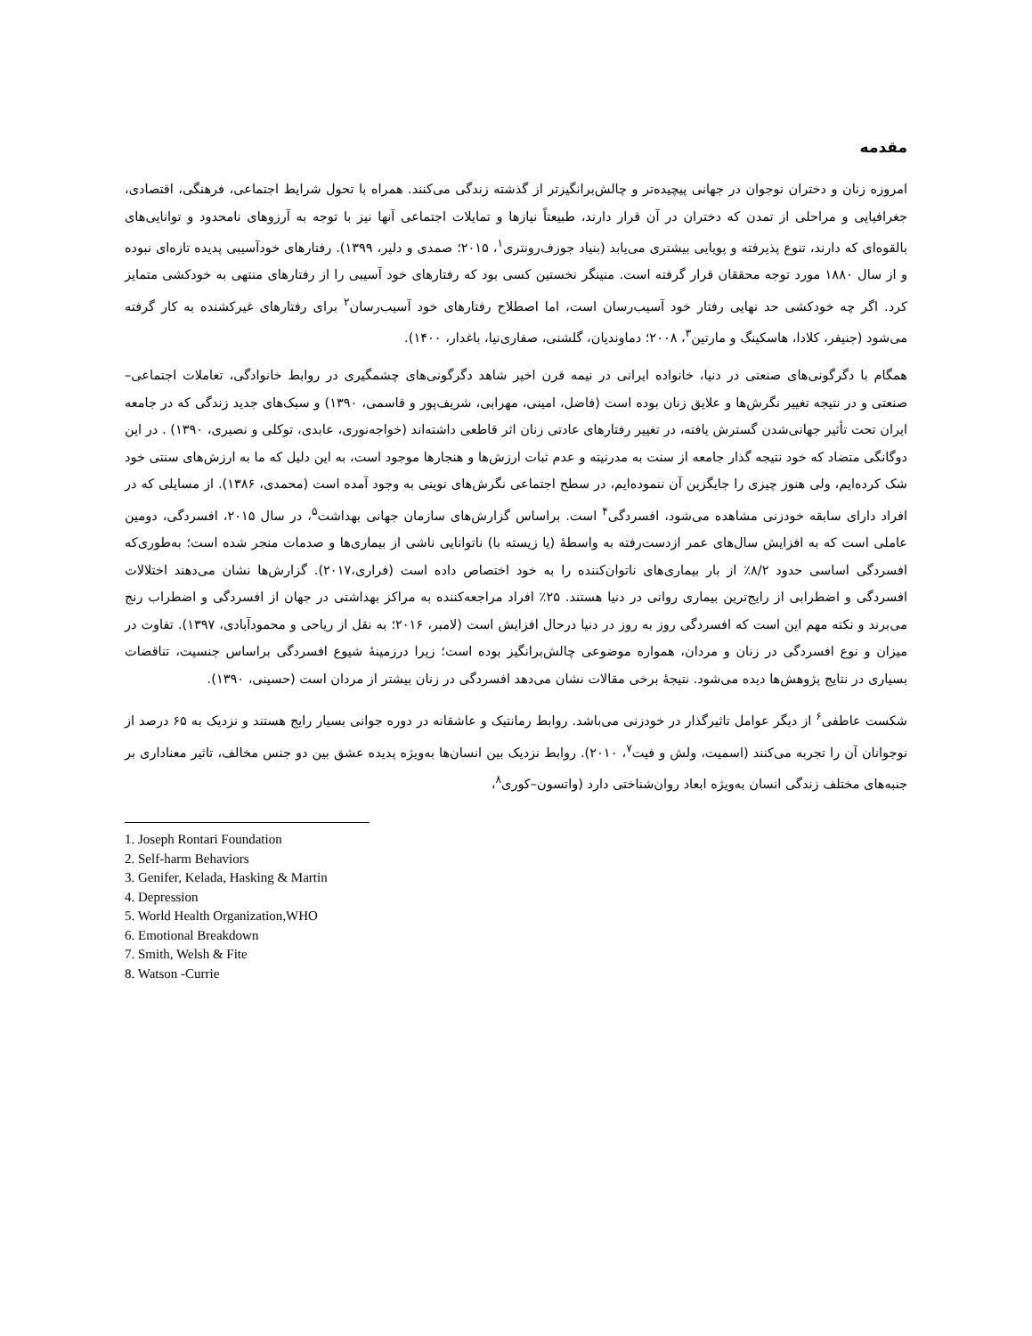مقدمه
امروزه زنان و دختران نوجوان در جهانی پیچیده‌تر و چالش‌برانگیزتر از گذشته زندگی می‌کنند. همراه با تحول شرایط اجتماعی، فرهنگی، اقتصادی، جغرافیایی و مراحلی از تمدن که دختران در آن قرار دارند، طبیعتاً نیازها و تمایلات اجتماعی آنها نیز با توجه به آرزوهای نامحدود و توانایی‌های بالقوه‌ای که دارند، تنوع پذیرفته و پویایی بیشتری می‌یابد (بنیاد جوزف‌رونتری<sup>۱</sup>، ۲۰۱۵؛ صمدی و دلیر، ۱۳۹۹). رفتارهای خودآسیبی پدیده تازه‌ای نبوده و از سال ۱۸۸۰ مورد توجه محققان قرار گرفته است. منینگر نخستین کسی بود که رفتارهای خود آسیبی را از رفتارهای منتهی به خودکشی متمایز کرد. اگر چه خودکشی حد نهایی رفتار خود آسیب‌رسان است، اما اصطلاح رفتارهای خود آسیب‌رسان<sup>۲</sup> برای رفتارهای غیرکشنده به کار گرفته می‌شود (جنیفر، کلادا، هاسکینگ و مارتین<sup>۳</sup>، ۲۰۰۸؛ دماوندیان، گلشنی، صفاری‌نیا، باغدار، ۱۴۰۰).
همگام با دگرگونی‌های صنعتی در دنیا، خانواده ایرانی در نیمه قرن اخیر شاهد دگرگونی‌های چشمگیری در روابط خانوادگی، تعاملات اجتماعی– صنعتی و در نتیجه تغییر نگرش‌ها و علایق زنان بوده است (فاضل، امینی، مهرابی، شریف‌پور و قاسمی، ۱۳۹۰) و سبک‌های جدید زندگی که در جامعه ایران تحت تأثیر جهانی‌شدن گسترش یافته، در تغییر رفتارهای عادتی زنان اثر قاطعی داشته‌اند (خواجه‌نوری، عابدی، توکلی و نصیری، ۱۳۹۰) . در این دوگانگی متضاد که خود نتیجه گذار جامعه از سنت به مدرنیته و عدم ثبات ارزش‌ها و هنجارها موجود است، به این دلیل که ما به ارزش‌های سنتی خود شک کرده‌ایم، ولی هنوز چیزی را جایگزین آن ننموده‌ایم، در سطح اجتماعی نگرش‌های نوینی به وجود آمده است (محمدی، ۱۳۸۶). از مسایلی که در افراد دارای سابقه خودزنی مشاهده می‌شود، افسردگی<sup>۴</sup> است. براساس گزارش‌های سازمان جهانی بهداشت<sup>۵</sup>، در سال ۲۰۱۵، افسردگی، دومین عاملی است که به افزایش سال‌های عمر ازدست‌رفته به واسطۀ (یا زیسته با) ناتوانایی ناشی از بیماری‌ها و صدمات منجر شده است؛ به‌طوری‌که افسردگی اساسی حدود ۸/۲٪ از بار بیماری‌های ناتوان‌کننده را به خود اختصاص داده است (فراری،۲۰۱۷). گزارش‌ها نشان می‌دهند اختلالات افسردگی و اضطرابی از رایج‌ترین بیماری روانی در دنیا هستند. ۲۵٪ افراد مراجعه‌کننده به مراکز بهداشتی در جهان از افسردگی و اضطراب رنج می‌برند و نکته مهم این است که افسردگی روز به روز در دنیا درحال افزایش است (لامبر، ۲۰۱۶؛ به نقل از ریاحی و محمودآبادی، ۱۳۹۷). تفاوت در میزان و نوع افسردگی در زنان و مردان، همواره موضوعی چالش‌برانگیز بوده است؛ زیرا درزمینۀ شیوع افسردگی براساس جنسیت، تناقضات بسیاری در نتایج پژوهش‌ها دیده می‌شود. نتیجۀ برخی مقالات نشان می‌دهد افسردگی در زنان بیشتر از مردان است (حسینی، ۱۳۹۰).
شکست عاطفی<sup>۶</sup> از دیگر عوامل تاثیرگذار در خودزنی می‌باشد. روابط رمانتیک و عاشقانه در دوره جوانی بسیار رایج هستند و نزدیک به ۶۵ درصد از نوجوانان آن را تجربه می‌کنند (اسمیت، ولش و فیت<sup>۷</sup>، ۲۰۱۰). روابط نزدیک بین انسان‌ها به‌ویژه پدیده عشق بین دو جنس مخالف، تاثیر معناداری بر جنبه‌های مختلف زندگی انسان به‌ویژه ابعاد روان‌شناختی دارد (واتسون–کوری<sup>۸</sup>،
1. Joseph Rontari Foundation
2. Self-harm Behaviors
3. Genifer, Kelada, Hasking & Martin
4. Depression
5. World Health Organization,WHO
6. Emotional Breakdown
7. Smith, Welsh & Fite
8. Watson -Currie